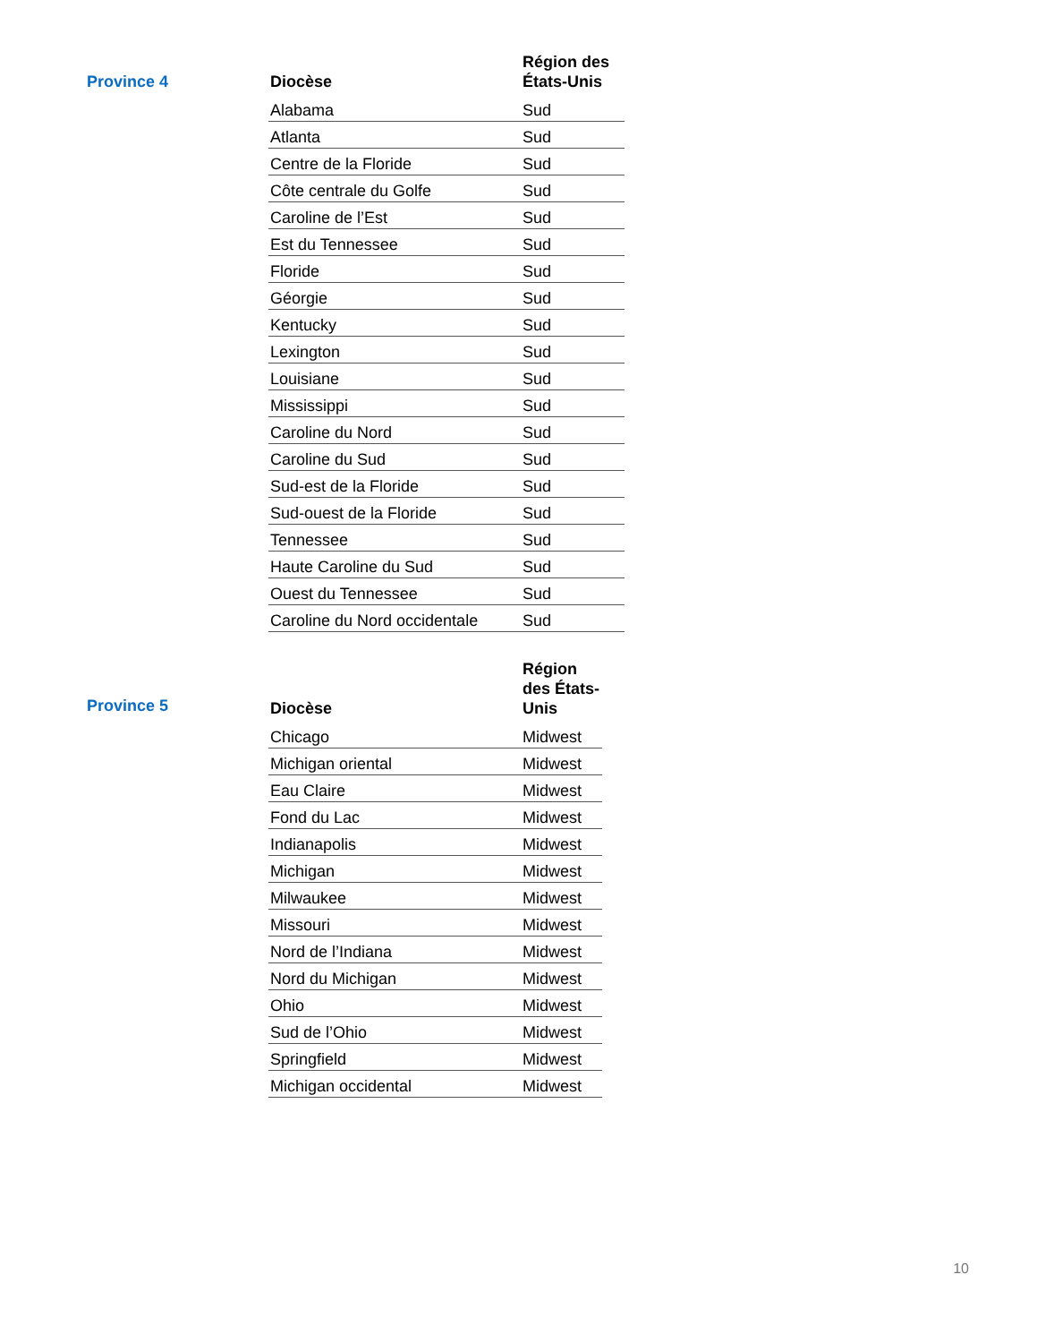Province 4
| Diocèse | Région des États-Unis |
| --- | --- |
| Alabama | Sud |
| Atlanta | Sud |
| Centre de la Floride | Sud |
| Côte centrale du Golfe | Sud |
| Caroline de l’Est | Sud |
| Est du Tennessee | Sud |
| Floride | Sud |
| Géorgie | Sud |
| Kentucky | Sud |
| Lexington | Sud |
| Louisiane | Sud |
| Mississippi | Sud |
| Caroline du Nord | Sud |
| Caroline du Sud | Sud |
| Sud-est de la Floride | Sud |
| Sud-ouest de la Floride | Sud |
| Tennessee | Sud |
| Haute Caroline du Sud | Sud |
| Ouest du Tennessee | Sud |
| Caroline du Nord occidentale | Sud |
Province 5
| Diocèse | Région des États-Unis |
| --- | --- |
| Chicago | Midwest |
| Michigan oriental | Midwest |
| Eau Claire | Midwest |
| Fond du Lac | Midwest |
| Indianapolis | Midwest |
| Michigan | Midwest |
| Milwaukee | Midwest |
| Missouri | Midwest |
| Nord de l’Indiana | Midwest |
| Nord du Michigan | Midwest |
| Ohio | Midwest |
| Sud de l’Ohio | Midwest |
| Springfield | Midwest |
| Michigan occidental | Midwest |
10